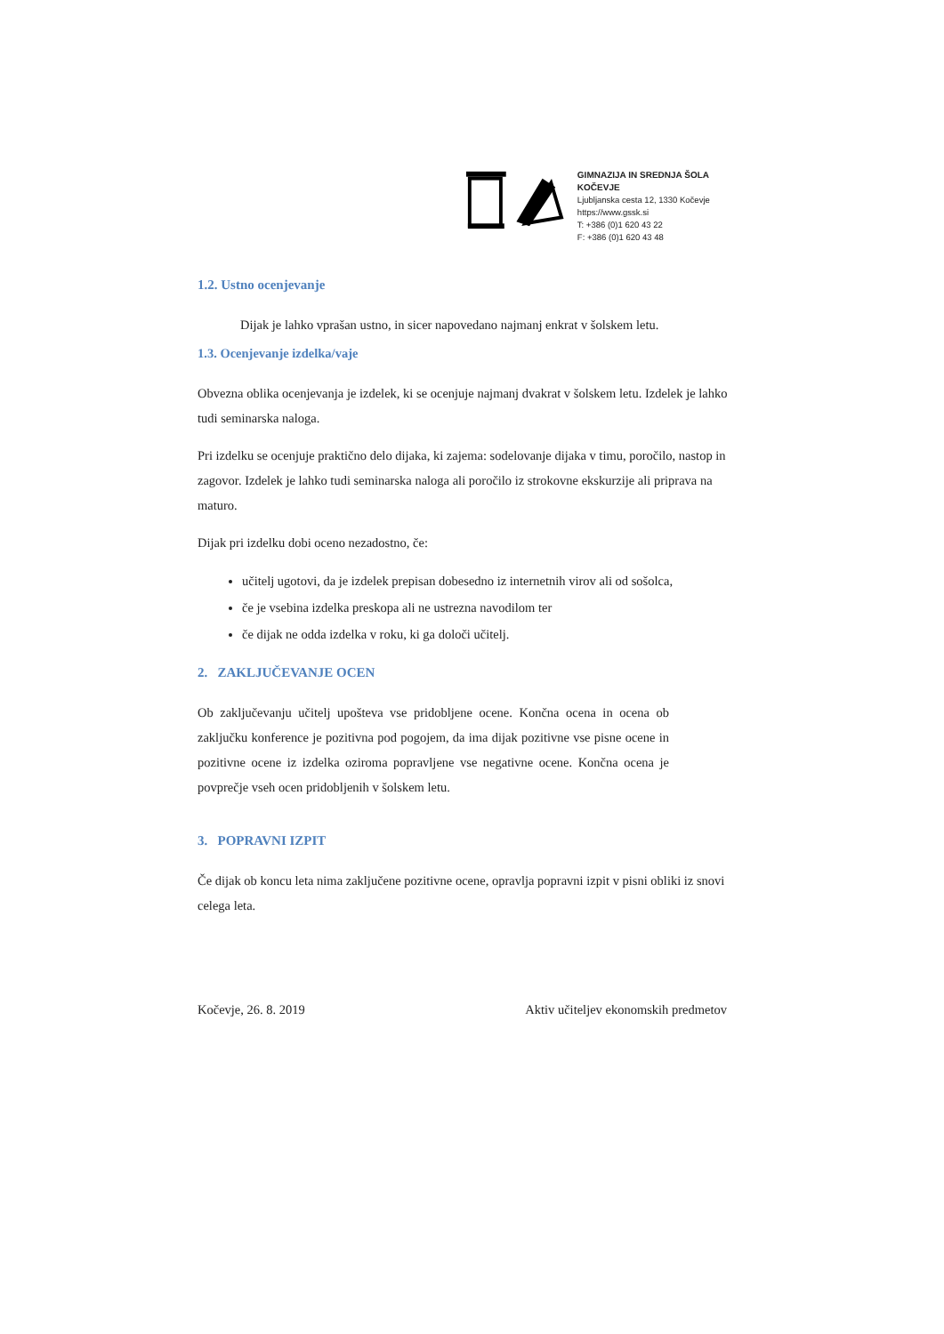GIMNAZIJA IN SREDNJA ŠOLA KOČEVJE
Ljubljanska cesta 12, 1330 Kočevje
https://www.gssk.si
T: +386 (0)1 620 43 22
F: +386 (0)1 620 43 48
1.2. Ustno ocenjevanje
Dijak je lahko vprašan ustno, in sicer napovedano najmanj enkrat v šolskem letu.
1.3. Ocenjevanje izdelka/vaje
Obvezna oblika ocenjevanja je izdelek, ki se ocenjuje najmanj dvakrat v šolskem letu. Izdelek je lahko tudi seminarska naloga.
Pri izdelku se ocenjuje praktično delo dijaka, ki zajema: sodelovanje dijaka v timu, poročilo, nastop in zagovor. Izdelek je lahko tudi seminarska naloga ali poročilo iz strokovne ekskurzije ali priprava na maturo.
Dijak pri izdelku dobi oceno nezadostno, če:
učitelj ugotovi, da je izdelek prepisan dobesedno iz internetnih virov ali od sošolca,
če je vsebina izdelka preskopa ali ne ustrezna navodilom ter
če dijak ne odda izdelka v roku, ki ga določi učitelj.
2. ZAKLJUČEVANJE OCEN
Ob zaključevanju učitelj upošteva vse pridobljene ocene. Končna ocena in ocena ob zaključku konference je pozitivna pod pogojem, da ima dijak pozitivne vse pisne ocene in pozitivne ocene iz izdelka oziroma popravljene vse negativne ocene. Končna ocena je povprečje vseh ocen pridobljenih v šolskem letu.
3. POPRAVNI IZPIT
Če dijak ob koncu leta nima zaključene pozitivne ocene, opravlja popravni izpit v pisni obliki iz snovi celega leta.
Kočevje, 26. 8. 2019 Aktiv učiteljev ekonomskih predmetov